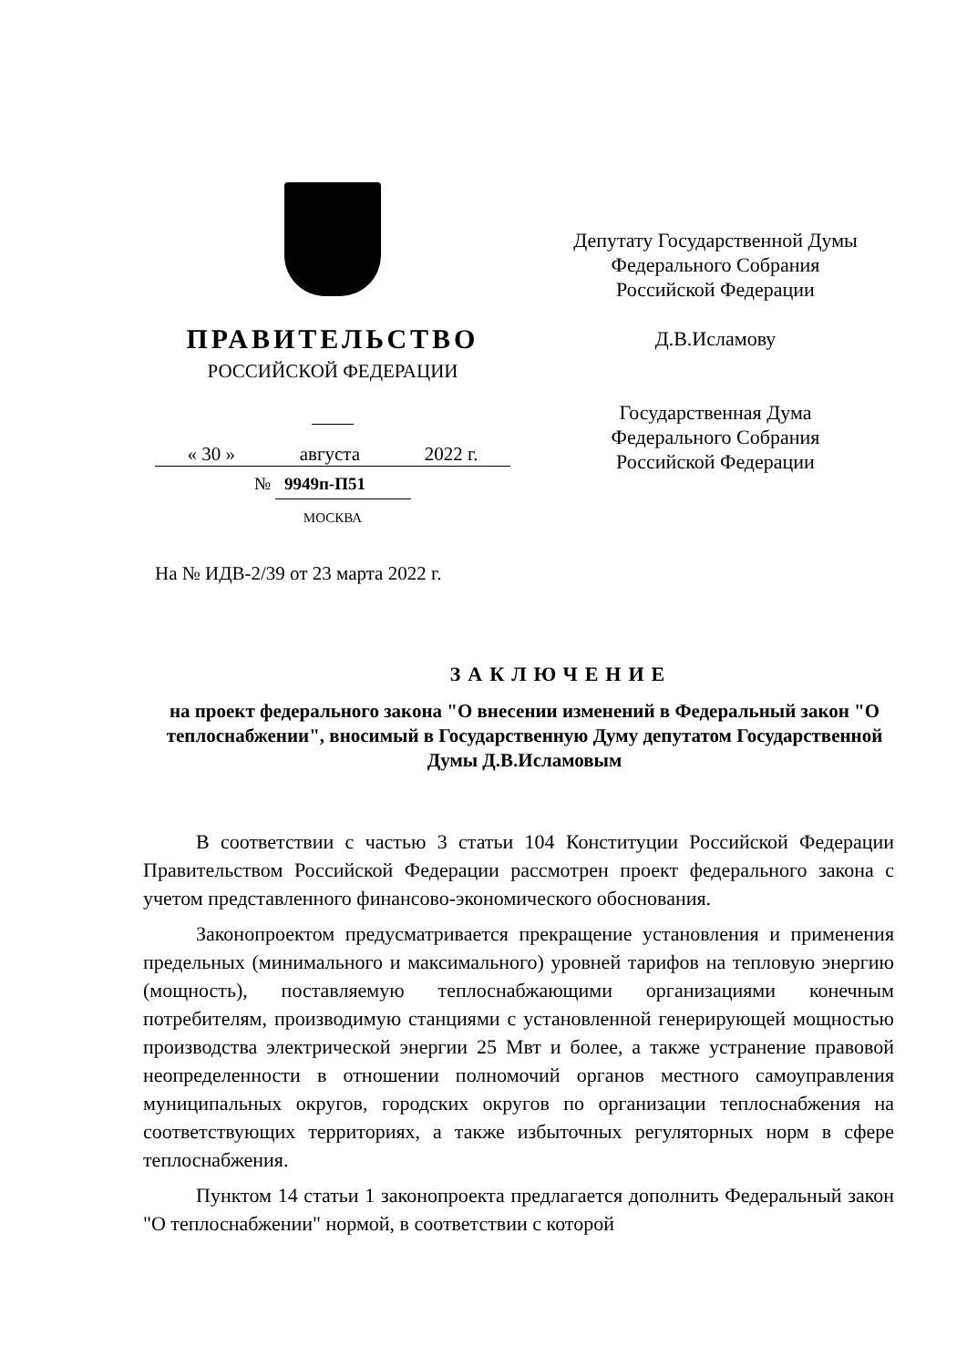ПРАВИТЕЛЬСТВО
РОССИЙСКОЙ ФЕДЕРАЦИИ
« 30 » августа 2022 г.
№ 9949п-П51
МОСКВА
Депутату Государственной Думы
Федерального Собрания
Российской Федерации
Д.В.Исламову
Государственная Дума
Федерального Собрания
Российской Федерации
На № ИДВ-2/39 от 23 марта 2022 г.
ЗАКЛЮЧЕНИЕ
на проект федерального закона "О внесении изменений в Федеральный закон "О теплоснабжении", вносимый в Государственную Думу депутатом Государственной Думы Д.В.Исламовым
В соответствии с частью 3 статьи 104 Конституции Российской Федерации Правительством Российской Федерации рассмотрен проект федерального закона с учетом представленного финансово-экономического обоснования.
Законопроектом предусматривается прекращение установления и применения предельных (минимального и максимального) уровней тарифов на тепловую энергию (мощность), поставляемую теплоснабжающими организациями конечным потребителям, производимую станциями с установленной генерирующей мощностью производства электрической энергии 25 Мвт и более, а также устранение правовой неопределенности в отношении полномочий органов местного самоуправления муниципальных округов, городских округов по организации теплоснабжения на соответствующих территориях, а также избыточных регуляторных норм в сфере теплоснабжения.
Пунктом 14 статьи 1 законопроекта предлагается дополнить Федеральный закон "О теплоснабжении" нормой, в соответствии с которой